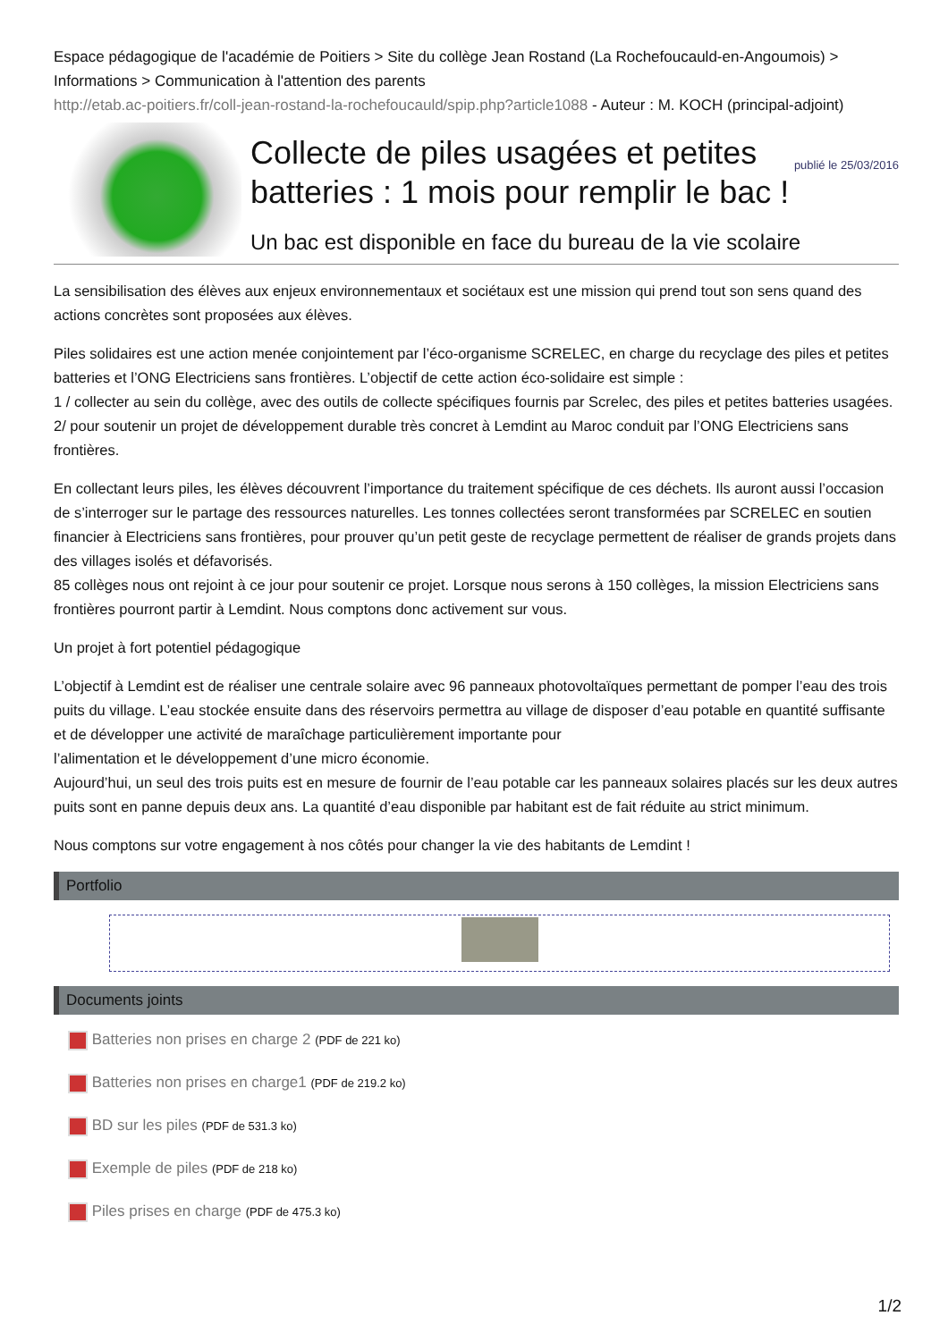Espace pédagogique de l'académie de Poitiers > Site du collège Jean Rostand (La Rochefoucauld-en-Angoumois) > Informations > Communication à l'attention des parents
http://etab.ac-poitiers.fr/coll-jean-rostand-la-rochefoucauld/spip.php?article1088 - Auteur : M. KOCH (principal-adjoint)
publié le 25/03/2016
Collecte de piles usagées et petites batteries : 1 mois pour remplir le bac !
Un bac est disponible en face du bureau de la vie scolaire
La sensibilisation des élèves aux enjeux environnementaux et sociétaux est une mission qui prend tout son sens quand des actions concrètes sont proposées aux élèves.
Piles solidaires est une action menée conjointement par l’éco-organisme SCRELEC, en charge du recyclage des piles et petites batteries et l’ONG Electriciens sans frontières. L’objectif de cette action éco-solidaire est simple :
1 / collecter au sein du collège, avec des outils de collecte spécifiques fournis par Screlec, des piles et petites batteries usagées.
2/ pour soutenir un projet de développement durable très concret à Lemdint au Maroc conduit par l’ONG Electriciens sans frontières.
En collectant leurs piles, les élèves découvrent l’importance du traitement spécifique de ces déchets. Ils auront aussi l’occasion de s’interroger sur le partage des ressources naturelles. Les tonnes collectées seront transformées par SCRELEC en soutien financier à Electriciens sans frontières, pour prouver qu’un petit geste de recyclage permettent de réaliser de grands projets dans des villages isolés et défavorisés.
85 collèges nous ont rejoint à ce jour pour soutenir ce projet. Lorsque nous serons à 150 collèges, la mission Electriciens sans frontières pourront partir à Lemdint. Nous comptons donc activement sur vous.
Un projet à fort potentiel pédagogique
L’objectif à Lemdint est de réaliser une centrale solaire avec 96 panneaux photovoltaïques permettant de pomper l’eau des trois puits du village. L’eau stockée ensuite dans des réservoirs permettra au village de disposer d’eau potable en quantité suffisante et de développer une activité de maraîchage particulièrement importante pour
l’alimentation et le développement d’une micro économie.
Aujourd’hui, un seul des trois puits est en mesure de fournir de l’eau potable car les panneaux solaires placés sur les deux autres puits sont en panne depuis deux ans. La quantité d’eau disponible par habitant est de fait réduite au strict minimum.
Nous comptons sur votre engagement à nos côtés pour changer la vie des habitants de Lemdint !
Portfolio
Documents joints
Batteries non prises en charge 2 (PDF de 221 ko)
Batteries non prises en charge1 (PDF de 219.2 ko)
BD sur les piles (PDF de 531.3 ko)
Exemple de piles (PDF de 218 ko)
Piles prises en charge (PDF de 475.3 ko)
1/2